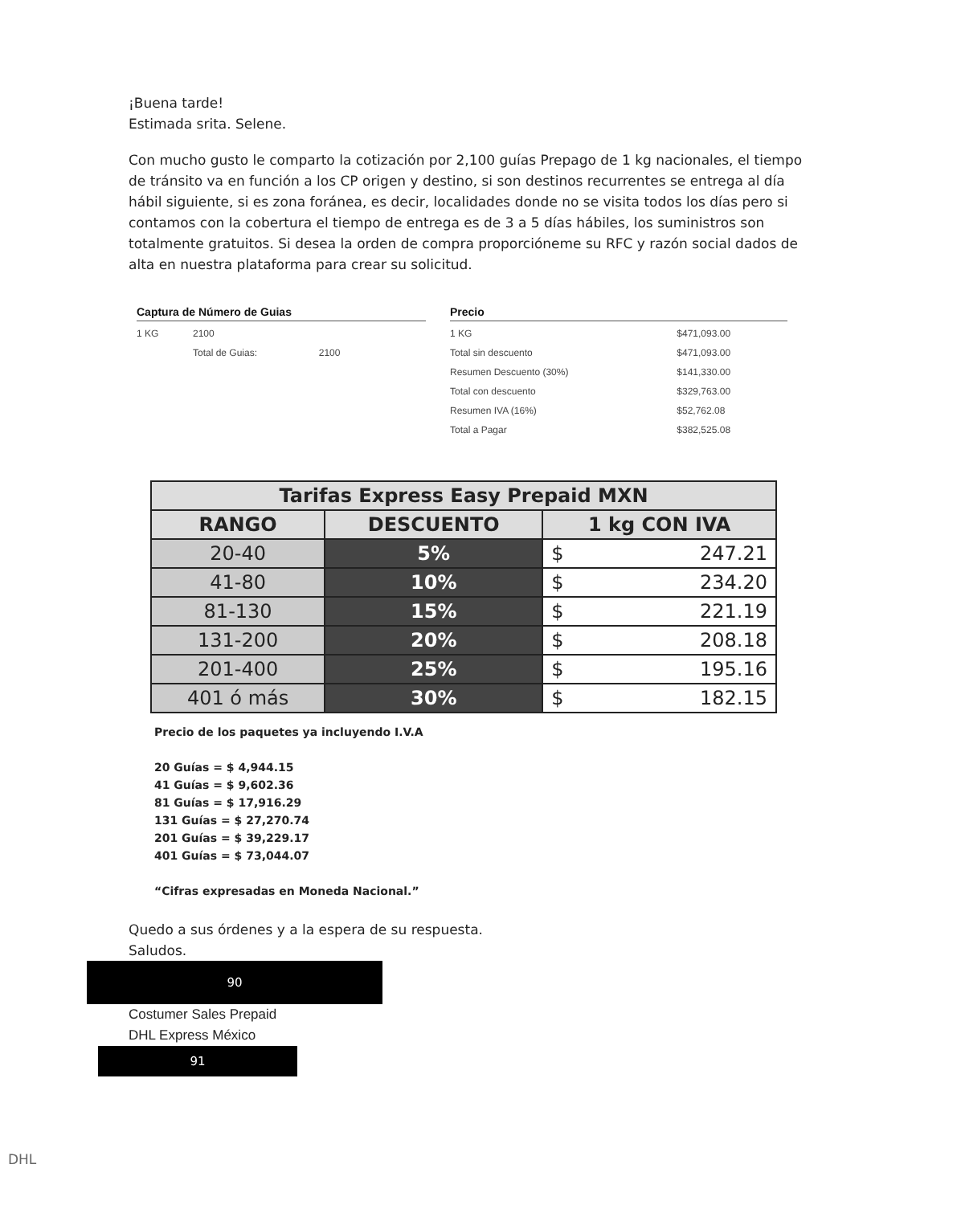¡Buena tarde!
Estimada srita. Selene.
Con mucho gusto le comparto la cotización por 2,100 guías Prepago de 1 kg nacionales, el tiempo de tránsito va en función a los CP origen y destino, si son destinos recurrentes se entrega al día hábil siguiente, si es zona foránea, es decir, localidades donde no se visita todos los días pero si contamos con la cobertura el tiempo de entrega es de 3 a 5 días hábiles, los suministros son totalmente gratuitos. Si desea la orden de compra proporcióneme su RFC y razón social dados de alta en nuestra plataforma para crear su solicitud.
Captura de Número de Guias
| 1 KG | 2100 |
| | Total de Guias: 2100 |
Precio
| 1 KG | $471,093.00 |
| Total sin descuento | $471,093.00 |
| Resumen Descuento (30%) | $141,330.00 |
| Total con descuento | $329,763.00 |
| Resumen IVA (16%) | $52,762.08 |
| Total a Pagar | $382,525.08 |
| Tarifas Express Easy Prepaid MXN | | |
| --- | --- | --- |
| RANGO | DESCUENTO | 1 kg CON IVA |
| 20-40 | 5% | $ 247.21 |
| 41-80 | 10% | $ 234.20 |
| 81-130 | 15% | $ 221.19 |
| 131-200 | 20% | $ 208.18 |
| 201-400 | 25% | $ 195.16 |
| 401 ó más | 30% | $ 182.15 |
Precio de los paquetes ya incluyendo I.V.A
20 Guías = $ 4,944.15
41 Guías = $ 9,602.36
81 Guías = $ 17,916.29
131 Guías = $ 27,270.74
201 Guías = $ 39,229.17
401 Guías = $ 73,044.07
“Cifras expresadas en Moneda Nacional.”
Quedo a sus órdenes y a la espera de su respuesta.
Saludos.
90
Costumer Sales Prepaid
DHL Express México
91
DHL